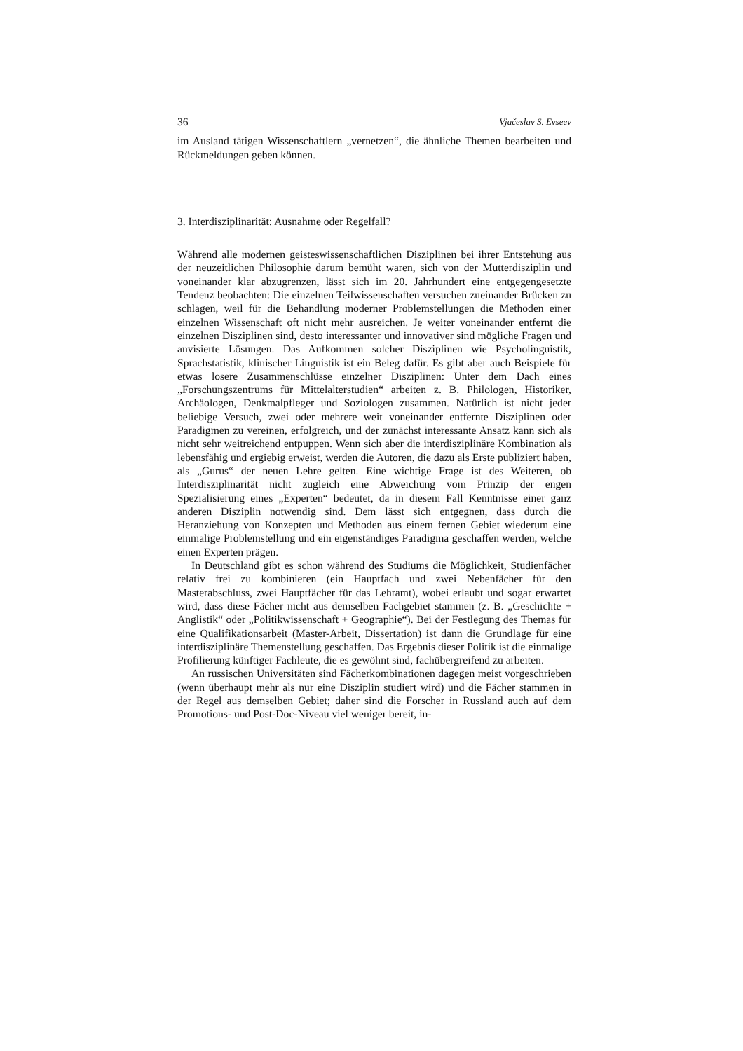36 Vjačeslav S. Evseev
im Ausland tätigen Wissenschaftlern „vernetzen“, die ähnliche Themen bearbeiten und Rückmeldungen geben können.
3. Interdisziplinarität: Ausnahme oder Regelfall?
Während alle modernen geisteswissenschaftlichen Disziplinen bei ihrer Entstehung aus der neuzeitlichen Philosophie darum bemüht waren, sich von der Mutterdisziplin und voneinander klar abzugrenzen, lässt sich im 20. Jahrhundert eine entgegengesetzte Tendenz beobachten: Die einzelnen Teilwissenschaften versuchen zueinander Brücken zu schlagen, weil für die Behandlung moderner Problemstellungen die Methoden einer einzelnen Wissenschaft oft nicht mehr ausreichen. Je weiter voneinander entfernt die einzelnen Disziplinen sind, desto interessanter und innovativer sind mögliche Fragen und anvisierte Lösungen. Das Aufkommen solcher Disziplinen wie Psycholinguistik, Sprachstatistik, klinischer Linguistik ist ein Beleg dafür. Es gibt aber auch Beispiele für etwas losere Zusammenschlüsse einzelner Disziplinen: Unter dem Dach eines „Forschungszentrums für Mittelalterstudien“ arbeiten z. B. Philologen, Historiker, Archäologen, Denkmalpfleger und Soziologen zusammen. Natürlich ist nicht jeder beliebige Versuch, zwei oder mehrere weit voneinander entfernte Disziplinen oder Paradigmen zu vereinen, erfolgreich, und der zunächst interessante Ansatz kann sich als nicht sehr weitreichend entpuppen. Wenn sich aber die interdisziplinäre Kombination als lebensfähig und ergiebig erweist, werden die Autoren, die dazu als Erste publiziert haben, als „Gurus“ der neuen Lehre gelten. Eine wichtige Frage ist des Weiteren, ob Interdisziplinarität nicht zugleich eine Abweichung vom Prinzip der engen Spezialisierung eines „Experten“ bedeutet, da in diesem Fall Kenntnisse einer ganz anderen Disziplin notwendig sind. Dem lässt sich entgegnen, dass durch die Heranziehung von Konzepten und Methoden aus einem fernen Gebiet wiederum eine einmalige Problemstellung und ein eigenständiges Paradigma geschaffen werden, welche einen Experten prägen.
In Deutschland gibt es schon während des Studiums die Möglichkeit, Studienfächer relativ frei zu kombinieren (ein Hauptfach und zwei Nebenfächer für den Masterabschluss, zwei Hauptfächer für das Lehramt), wobei erlaubt und sogar erwartet wird, dass diese Fächer nicht aus demselben Fachgebiet stammen (z. B. „Geschichte + Anglistik“ oder „Politikwissenschaft + Geographie“). Bei der Festlegung des Themas für eine Qualifikationsarbeit (Master-Arbeit, Dissertation) ist dann die Grundlage für eine interdisziplinäre Themenstellung geschaffen. Das Ergebnis dieser Politik ist die einmalige Profilierung künftiger Fachleute, die es gewöhnt sind, fachübergreifend zu arbeiten.
An russischen Universitäten sind Fächerkombinationen dagegen meist vorgeschrieben (wenn überhaupt mehr als nur eine Disziplin studiert wird) und die Fächer stammen in der Regel aus demselben Gebiet; daher sind die Forscher in Russland auch auf dem Promotions- und Post-Doc-Niveau viel weniger bereit, in-